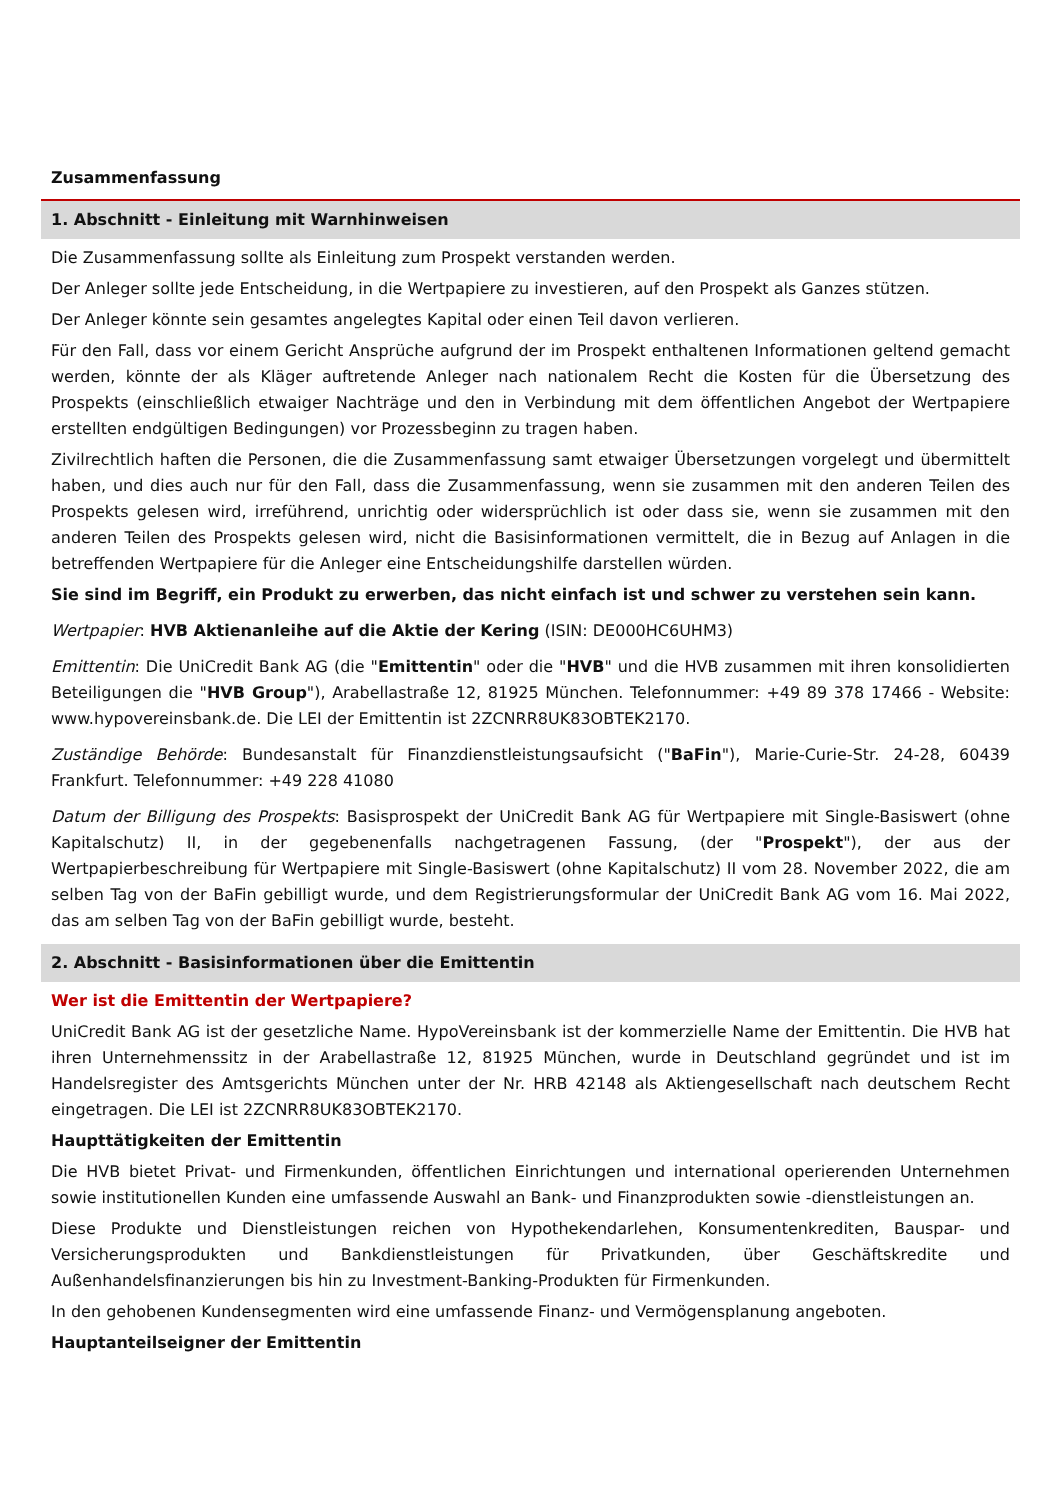Zusammenfassung
1. Abschnitt - Einleitung mit Warnhinweisen
Die Zusammenfassung sollte als Einleitung zum Prospekt verstanden werden.
Der Anleger sollte jede Entscheidung, in die Wertpapiere zu investieren, auf den Prospekt als Ganzes stützen.
Der Anleger könnte sein gesamtes angelegtes Kapital oder einen Teil davon verlieren.
Für den Fall, dass vor einem Gericht Ansprüche aufgrund der im Prospekt enthaltenen Informationen geltend gemacht werden, könnte der als Kläger auftretende Anleger nach nationalem Recht die Kosten für die Übersetzung des Prospekts (einschließlich etwaiger Nachträge und den in Verbindung mit dem öffentlichen Angebot der Wertpapiere erstellten endgültigen Bedingungen) vor Prozessbeginn zu tragen haben.
Zivilrechtlich haften die Personen, die die Zusammenfassung samt etwaiger Übersetzungen vorgelegt und übermittelt haben, und dies auch nur für den Fall, dass die Zusammenfassung, wenn sie zusammen mit den anderen Teilen des Prospekts gelesen wird, irreführend, unrichtig oder widersprüchlich ist oder dass sie, wenn sie zusammen mit den anderen Teilen des Prospekts gelesen wird, nicht die Basisinformationen vermittelt, die in Bezug auf Anlagen in die betreffenden Wertpapiere für die Anleger eine Entscheidungshilfe darstellen würden.
Sie sind im Begriff, ein Produkt zu erwerben, das nicht einfach ist und schwer zu verstehen sein kann.
Wertpapier: HVB Aktienanleihe auf die Aktie der Kering (ISIN: DE000HC6UHM3)
Emittentin: Die UniCredit Bank AG (die "Emittentin" oder die "HVB" und die HVB zusammen mit ihren konsolidierten Beteiligungen die "HVB Group"), Arabellastraße 12, 81925 München. Telefonnummer: +49 89 378 17466 - Website: www.hypovereinsbank.de. Die LEI der Emittentin ist 2ZCNRR8UK83OBTEK2170.
Zuständige Behörde: Bundesanstalt für Finanzdienstleistungsaufsicht ("BaFin"), Marie-Curie-Str. 24-28, 60439 Frankfurt. Telefonnummer: +49 228 41080
Datum der Billigung des Prospekts: Basisprospekt der UniCredit Bank AG für Wertpapiere mit Single-Basiswert (ohne Kapitalschutz) II, in der gegebenenfalls nachgetragenen Fassung, (der "Prospekt"), der aus der Wertpapierbeschreibung für Wertpapiere mit Single-Basiswert (ohne Kapitalschutz) II vom 28. November 2022, die am selben Tag von der BaFin gebilligt wurde, und dem Registrierungsformular der UniCredit Bank AG vom 16. Mai 2022, das am selben Tag von der BaFin gebilligt wurde, besteht.
2. Abschnitt - Basisinformationen über die Emittentin
Wer ist die Emittentin der Wertpapiere?
UniCredit Bank AG ist der gesetzliche Name. HypoVereinsbank ist der kommerzielle Name der Emittentin. Die HVB hat ihren Unternehmenssitz in der Arabellastraße 12, 81925 München, wurde in Deutschland gegründet und ist im Handelsregister des Amtsgerichts München unter der Nr. HRB 42148 als Aktiengesellschaft nach deutschem Recht eingetragen. Die LEI ist 2ZCNRR8UK83OBTEK2170.
Haupttätigkeiten der Emittentin
Die HVB bietet Privat- und Firmenkunden, öffentlichen Einrichtungen und international operierenden Unternehmen sowie institutionellen Kunden eine umfassende Auswahl an Bank- und Finanzprodukten sowie -dienstleistungen an.
Diese Produkte und Dienstleistungen reichen von Hypothekendarlehen, Konsumentenkrediten, Bauspar- und Versicherungsprodukten und Bankdienstleistungen für Privatkunden, über Geschäftskredite und Außenhandelsfinanzierungen bis hin zu Investment-Banking-Produkten für Firmenkunden.
In den gehobenen Kundensegmenten wird eine umfassende Finanz- und Vermögensplanung angeboten.
Hauptanteilseigner der Emittentin